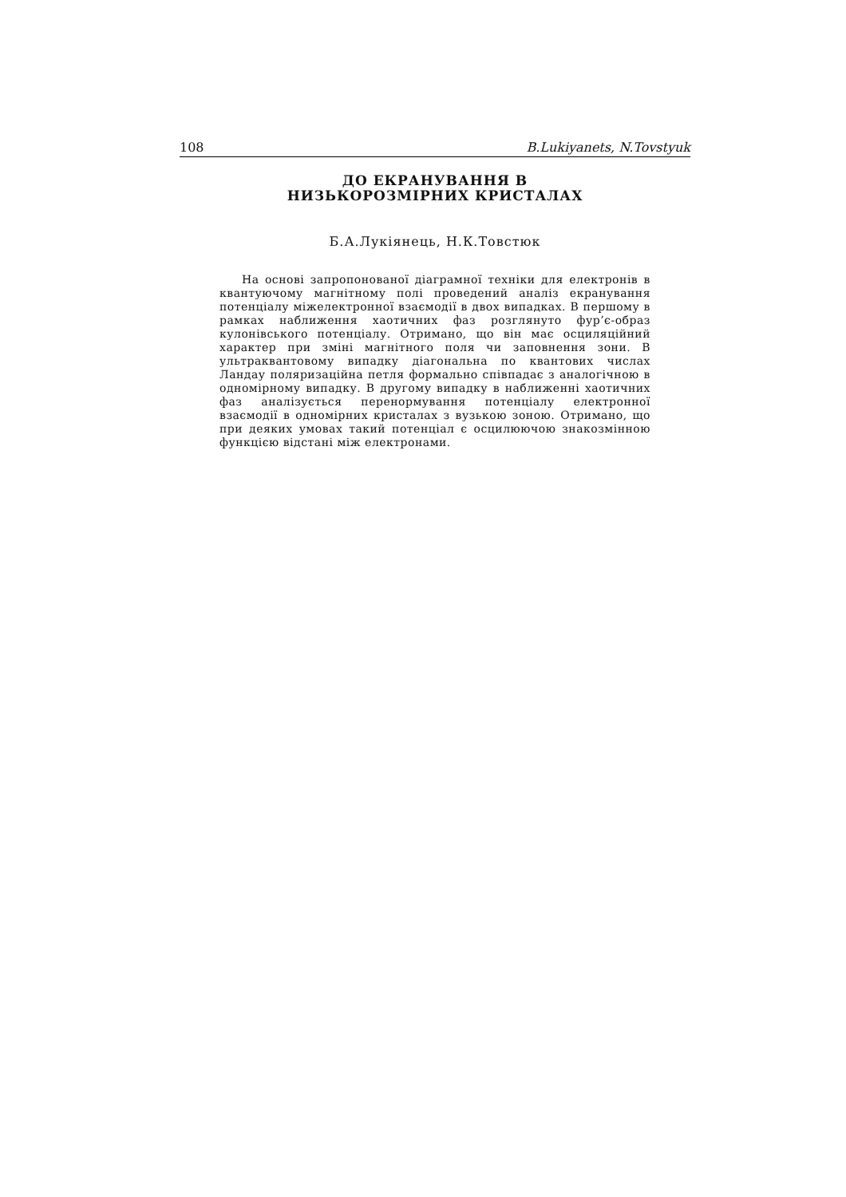108 B.Lukiyanets, N.Tovstyuk
ДО ЕКРАНУВАННЯ В
НИЗЬКОРОЗМІРНИХ КРИСТАЛАХ
Б.А.Лукіянець, Н.К.Товстюк
На основі запропонованої діаграмної техніки для електронів в квантуючому магнітному полі проведений аналіз екранування потенціалу міжелектронної взаємодії в двох випадках. В першому в рамках наближення хаотичних фаз розглянуто фур’є-образ кулонівського потенціалу. Отримано, що він має осциляційний характер при зміні магнітного поля чи заповнення зони. В ультраквантовому випадку діагональна по квантових числах Ландау поляризаційна петля формально співпадає з аналогічною в одномірному випадку. В другому випадку в наближенні хаотичних фаз аналізується перенормування потенціалу електронної взаємодії в одномірних кристалах з вузькою зоною. Отримано, що при деяких умовах такий потенціал є осцилюючою знакозмінною функцією відстані між електронами.